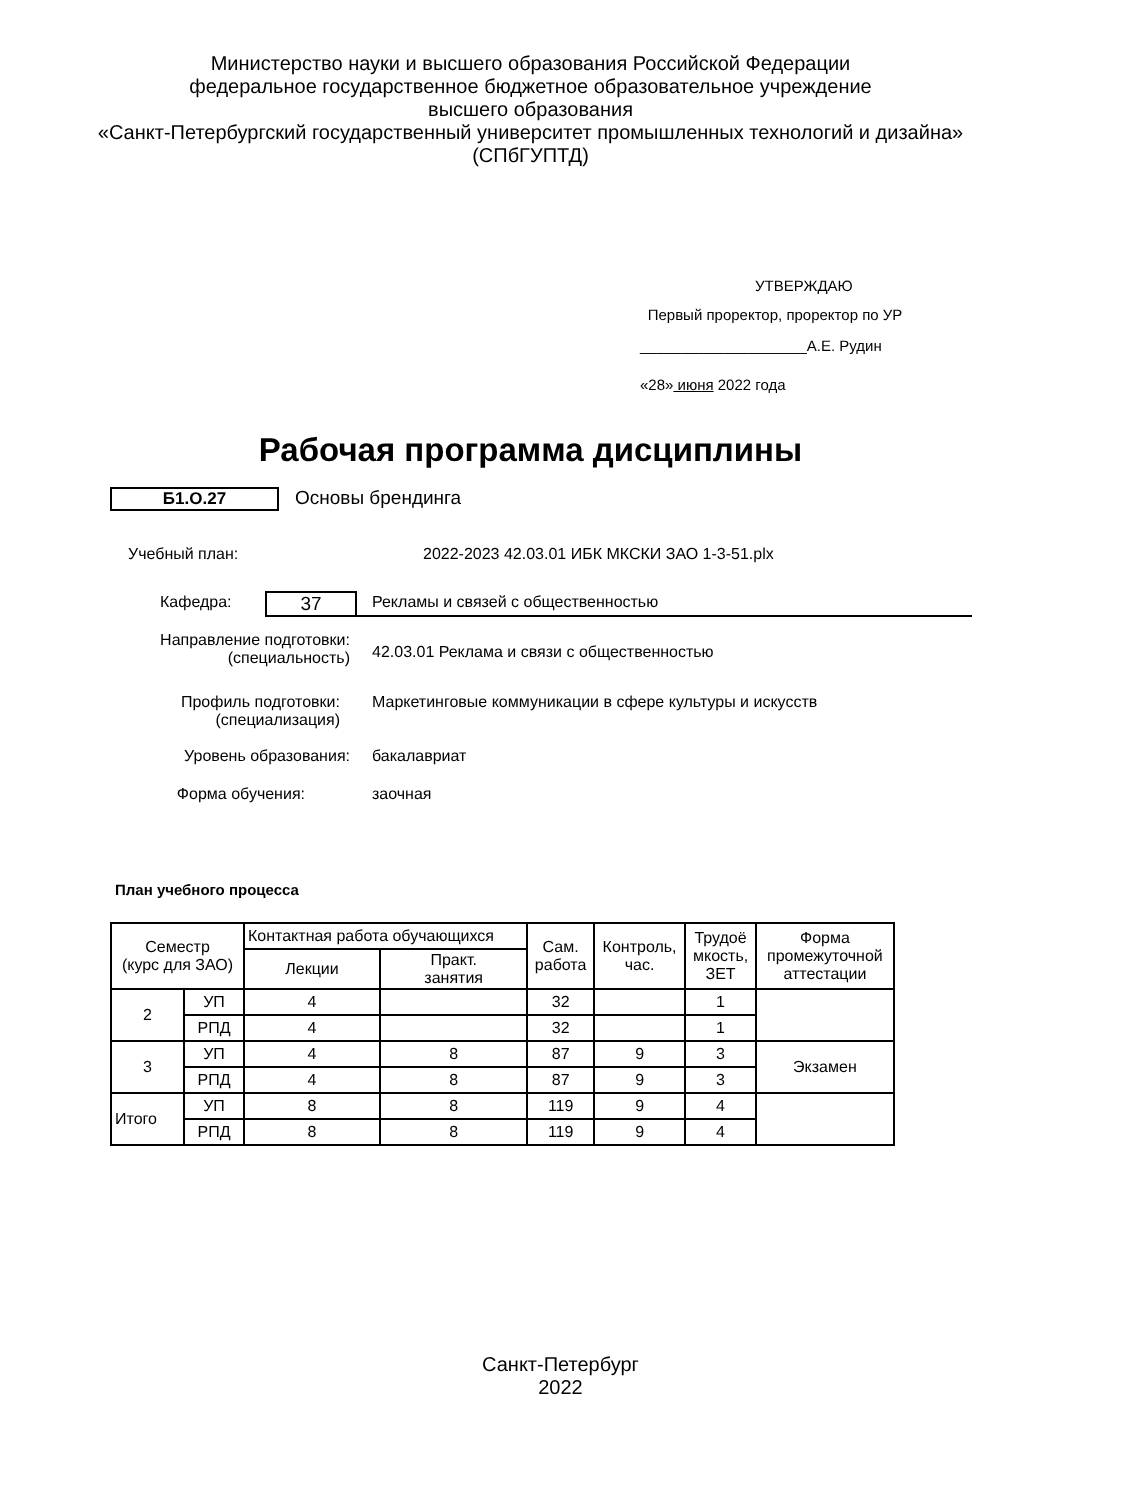Министерство науки и высшего образования Российской Федерации
федеральное государственное бюджетное образовательное учреждение
высшего образования
«Санкт-Петербургский государственный университет промышленных технологий и дизайна»
(СПбГУПТД)
УТВЕРЖДАЮ
Первый проректор, проректор по УР
____________________А.Е. Рудин
«28» июня 2022 года
Рабочая программа дисциплины
Б1.О.27 Основы брендинга
Учебный план: 2022-2023 42.03.01 ИБК МКСКИ ЗАО 1-3-51.plx
Кафедра:
37
Рекламы и связей с общественностью
Направление подготовки:
(специальность)
42.03.01 Реклама и связи с общественностью
Профиль подготовки:
(специализация)
Маркетинговые коммуникации в сфере культуры и искусств
Уровень образования: бакалавриат
Форма обучения: заочная
План учебного процесса
| Семестр (курс для ЗАО) | | Контактная работа обучающихся | | Сам. работа | Контроль, час. | Трудоё мкость, ЗЕТ | Форма промежуточной аттестации |
| --- | --- | --- | --- | --- | --- | --- | --- |
| | | Лекции | Практ. занятия | | | | |
| 2 | УП | 4 | | 32 | | 1 | |
| | РПД | 4 | | 32 | | 1 | |
| 3 | УП | 4 | 8 | 87 | 9 | 3 | Экзамен |
| | РПД | 4 | 8 | 87 | 9 | 3 | |
| Итого | УП | 8 | 8 | 119 | 9 | 4 | |
| | РПД | 8 | 8 | 119 | 9 | 4 | |
Санкт-Петербург
2022